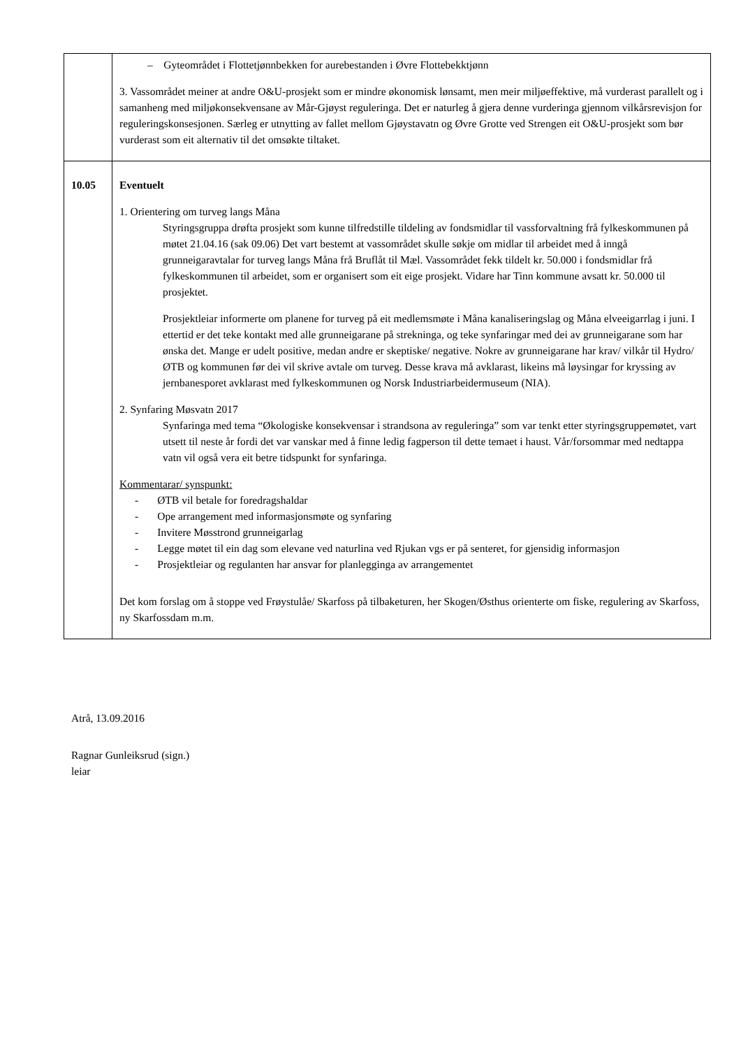| | – Gyteområdet i Flottetjønnbekken for aurebestanden i Øvre Flottebekktjønn 3. Vassområdet meiner at andre O&U-prosjekt som er mindre økonomisk lønsamt, men meir miljøeffektive, må vurderast parallelt og i samanheng med miljøkonsekvensane av Mår-Gjøyst reguleringa. Det er naturleg å gjera denne vurderinga gjennom vilkårsrevisjon for reguleringskonsesjonen. Særleg er utnytting av fallet mellom Gjøystavatn og Øvre Grotte ved Strengen eit O&U-prosjekt som bør vurderast som eit alternativ til det omsøkte tiltaket. |
| 10.05 | Eventuelt 1. Orientering om turveg langs Måna Styringsgruppa drøfta prosjekt som kunne tilfredstille tildeling av fondsmidlar til vassforvaltning frå fylkeskommunen på møtet 21.04.16 (sak 09.06) Det vart bestemt at vassområdet skulle søkje om midlar til arbeidet med å inngå grunneigaravtalar for turveg langs Måna frå Bruflåt til Mæl. Vassområdet fekk tildelt kr. 50.000 i fondsmidlar frå fylkeskommunen til arbeidet, som er organisert som eit eige prosjekt. Vidare har Tinn kommune avsatt kr. 50.000 til prosjektet. Prosjektleiar informerte om planene for turveg på eit medlemsmøte i Måna kanaliseringslag og Måna elveeigarrlag i juni. I ettertid er det teke kontakt med alle grunneigarane på strekninga, og teke synfaringar med dei av grunneigarane som har ønska det. Mange er udelt positive, medan andre er skeptiske/ negative. Nokre av grunneigarane har krav/ vilkår til Hydro/ ØTB og kommunen før dei vil skrive avtale om turveg. Desse krava må avklarast, likeins må løysingar for kryssing av jernbanesporet avklarast med fylkeskommunen og Norsk Industriarbeidermuseum (NIA). 2. Synfaring Møsvatn 2017 Synfaringa med tema “Økologiske konsekvensar i strandsona av reguleringa” som var tenkt etter styringsgruppemøtet, vart utsett til neste år fordi det var vanskar med å finne ledig fagperson til dette temaet i haust. Vår/forsommar med nedtappa vatn vil også vera eit betre tidspunkt for synfaringa. Kommentarar/ synspunkt: - ØTB vil betale for foredragshaldar - Ope arrangement med informasjonsmøte og synfaring - Invitere Møsstrond grunneigarlag - Legge møtet til ein dag som elevane ved naturlina ved Rjukan vgs er på senteret, for gjensidig informasjon - Prosjektleiar og regulanten har ansvar for planlegginga av arrangementet Det kom forslag om å stoppe ved Frøystulåe/ Skarfoss på tilbaketuren, her Skogen/Østhus orienterte om fiske, regulering av Skarfoss, ny Skarfossdam m.m. |
Atrå, 13.09.2016
Ragnar Gunleiksrud (sign.)
leiar